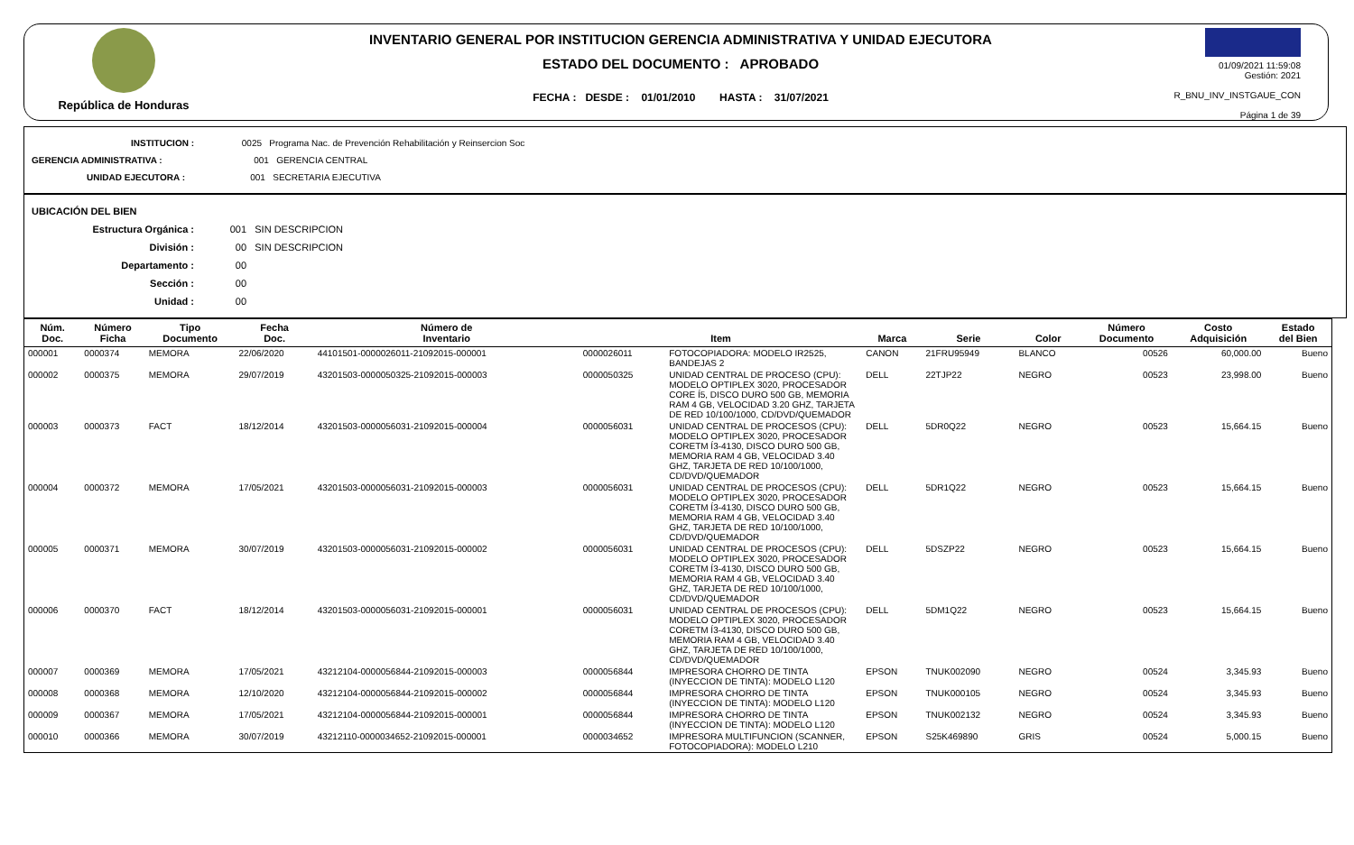República de Honduras
INVENTARIO GENERAL POR INSTITUCION GERENCIA ADMINISTRATIVA Y UNIDAD EJECUTORA
ESTADO DEL DOCUMENTO : APROBADO
FECHA : DESDE : 01/01/2010 HASTA : 31/07/2021
01/09/2021 11:59:08
Gestión: 2021
R_BNU_INV_INSTGAUE_CON
Página 1 de 39
INSTITUCION : 0025 Programa Nac. de Prevención Rehabilitación y Reinsercion Soc
GERENCIA ADMINISTRATIVA : 001 GERENCIA CENTRAL
UNIDAD EJECUTORA : 001 SECRETARIA EJECUTIVA
UBICACIÓN DEL BIEN
Estructura Orgánica : 001 SIN DESCRIPCION
División : 00 SIN DESCRIPCION
Departamento : 00
Sección : 00
Unidad : 00
| Núm. Doc. | Número Ficha | Tipo Documento | Fecha Doc. | Número de Inventario | Item | | Marca | Serie | Color | Número Documento | Costo Adquisición | Estado del Bien |
| --- | --- | --- | --- | --- | --- | --- | --- | --- | --- | --- | --- | --- |
| 000001 | 0000374 | MEMORA | 22/06/2020 | 44101501-0000026011-21092015-000001 | 0000026011 | FOTOCOPIADORA: MODELO IR2525, BANDEJAS 2 | CANON | 21FRU95949 | BLANCO | 00526 | 60,000.00 | Bueno |
| 000002 | 0000375 | MEMORA | 29/07/2019 | 43201503-0000050325-21092015-000003 | 0000050325 | UNIDAD CENTRAL DE PROCESO (CPU): MODELO OPTIPLEX 3020, PROCESADOR CORE Í5, DISCO DURO 500 GB, MEMORIA RAM 4 GB, VELOCIDAD 3.20 GHZ, TARJETA DE RED 10/100/1000, CD/DVD/QUEMADOR | DELL | 22TJP22 | NEGRO | 00523 | 23,998.00 | Bueno |
| 000003 | 0000373 | FACT | 18/12/2014 | 43201503-0000056031-21092015-000004 | 0000056031 | UNIDAD CENTRAL DE PROCESOS (CPU): MODELO OPTIPLEX 3020, PROCESADOR CORETM Í3-4130, DISCO DURO 500 GB, MEMORIA RAM 4 GB, VELOCIDAD 3.40 GHZ, TARJETA DE RED 10/100/1000, CD/DVD/QUEMADOR | DELL | 5DR0Q22 | NEGRO | 00523 | 15,664.15 | Bueno |
| 000004 | 0000372 | MEMORA | 17/05/2021 | 43201503-0000056031-21092015-000003 | 0000056031 | UNIDAD CENTRAL DE PROCESOS (CPU): MODELO OPTIPLEX 3020, PROCESADOR CORETM Í3-4130, DISCO DURO 500 GB, MEMORIA RAM 4 GB, VELOCIDAD 3.40 GHZ, TARJETA DE RED 10/100/1000, CD/DVD/QUEMADOR | DELL | 5DR1Q22 | NEGRO | 00523 | 15,664.15 | Bueno |
| 000005 | 0000371 | MEMORA | 30/07/2019 | 43201503-0000056031-21092015-000002 | 0000056031 | UNIDAD CENTRAL DE PROCESOS (CPU): MODELO OPTIPLEX 3020, PROCESADOR CORETM Í3-4130, DISCO DURO 500 GB, MEMORIA RAM 4 GB, VELOCIDAD 3.40 GHZ, TARJETA DE RED 10/100/1000, CD/DVD/QUEMADOR | DELL | 5DSZP22 | NEGRO | 00523 | 15,664.15 | Bueno |
| 000006 | 0000370 | FACT | 18/12/2014 | 43201503-0000056031-21092015-000001 | 0000056031 | UNIDAD CENTRAL DE PROCESOS (CPU): MODELO OPTIPLEX 3020, PROCESADOR CORETM Í3-4130, DISCO DURO 500 GB, MEMORIA RAM 4 GB, VELOCIDAD 3.40 GHZ, TARJETA DE RED 10/100/1000, CD/DVD/QUEMADOR | DELL | 5DM1Q22 | NEGRO | 00523 | 15,664.15 | Bueno |
| 000007 | 0000369 | MEMORA | 17/05/2021 | 43212104-0000056844-21092015-000003 | 0000056844 | IMPRESORA CHORRO DE TINTA (INYECCION DE TINTA): MODELO L120 | EPSON | TNUK002090 | NEGRO | 00524 | 3,345.93 | Bueno |
| 000008 | 0000368 | MEMORA | 12/10/2020 | 43212104-0000056844-21092015-000002 | 0000056844 | IMPRESORA CHORRO DE TINTA (INYECCION DE TINTA): MODELO L120 | EPSON | TNUK000105 | NEGRO | 00524 | 3,345.93 | Bueno |
| 000009 | 0000367 | MEMORA | 17/05/2021 | 43212104-0000056844-21092015-000001 | 0000056844 | IMPRESORA CHORRO DE TINTA (INYECCION DE TINTA): MODELO L120 | EPSON | TNUK002132 | NEGRO | 00524 | 3,345.93 | Bueno |
| 000010 | 0000366 | MEMORA | 30/07/2019 | 43212110-0000034652-21092015-000001 | 0000034652 | IMPRESORA MULTIFUNCION (SCANNER, FOTOCOPIADORA): MODELO L210 | EPSON | S25K469890 | GRIS | 00524 | 5,000.15 | Bueno |